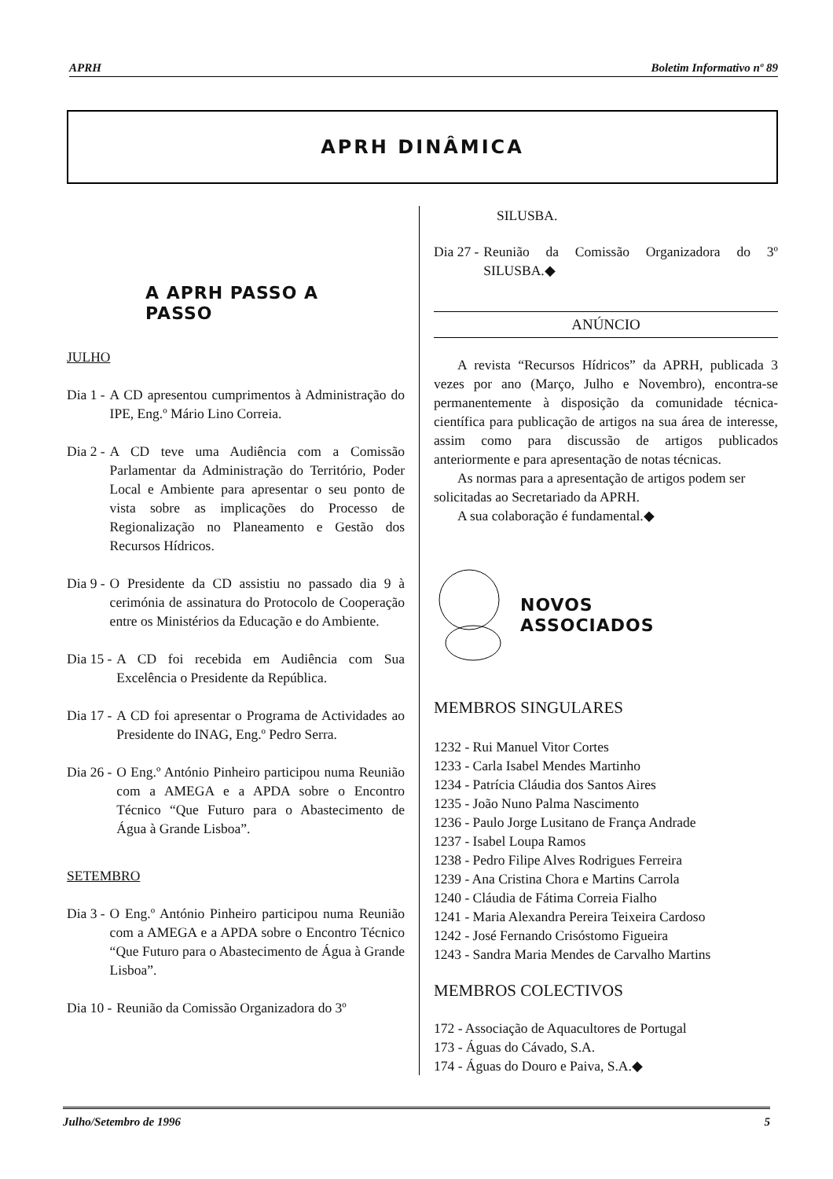APRH Boletim Informativo nº 89
APRH DINÂMICA
A APRH PASSO A
PASSO
JULHO
Dia 1 - A CD apresentou cumprimentos à Administração do IPE, Eng.º Mário Lino Correia.
Dia 2 - A CD teve uma Audiência com a Comissão Parlamentar da Administração do Território, Poder Local e Ambiente para apresentar o seu ponto de vista sobre as implicações do Processo de Regionalização no Planeamento e Gestão dos Recursos Hídricos.
Dia 9 - O Presidente da CD assistiu no passado dia 9 à cerimónia de assinatura do Protocolo de Cooperação entre os Ministérios da Educação e do Ambiente.
Dia 15 - A CD foi recebida em Audiência com Sua Excelência o Presidente da República.
Dia 17 - A CD foi apresentar o Programa de Actividades ao Presidente do INAG, Eng.º Pedro Serra.
Dia 26 - O Eng.º António Pinheiro participou numa Reunião com a AMEGA e a APDA sobre o Encontro Técnico “Que Futuro para o Abastecimento de Água à Grande Lisboa”.
SETEMBRO
Dia 3 - O Eng.º António Pinheiro participou numa Reunião com a AMEGA e a APDA sobre o Encontro Técnico “Que Futuro para o Abastecimento de Água à Grande Lisboa”.
Dia 10 - Reunião da Comissão Organizadora do 3º
SILUSBA.
Dia 27 - Reunião da Comissão Organizadora do 3º SILUSBA.◆
ANÚNCIO
A revista “Recursos Hídricos” da APRH, publicada 3 vezes por ano (Março, Julho e Novembro), encontra-se permanentemente à disposição da comunidade técnica-científica para publicação de artigos na sua área de interesse, assim como para discussão de artigos publicados anteriormente e para apresentação de notas técnicas.
As normas para a apresentação de artigos podem ser solicitadas ao Secretariado da APRH.
A sua colaboração é fundamental.◆
NOVOS
ASSOCIADOS
MEMBROS SINGULARES
1232 - Rui Manuel Vitor Cortes
1233 - Carla Isabel Mendes Martinho
1234 - Patrícia Cláudia dos Santos Aires
1235 - João Nuno Palma Nascimento
1236 - Paulo Jorge Lusitano de França Andrade
1237 - Isabel Loupa Ramos
1238 - Pedro Filipe Alves Rodrigues Ferreira
1239 - Ana Cristina Chora e Martins Carrola
1240 - Cláudia de Fátima Correia Fialho
1241 - Maria Alexandra Pereira Teixeira Cardoso
1242 - José Fernando Crisóstomo Figueira
1243 - Sandra Maria Mendes de Carvalho Martins
MEMBROS COLECTIVOS
172 - Associação de Aquacultores de Portugal
173 - Águas do Cávado, S.A.
174 - Águas do Douro e Paiva, S.A.◆
Julho/Setembro de 1996 5